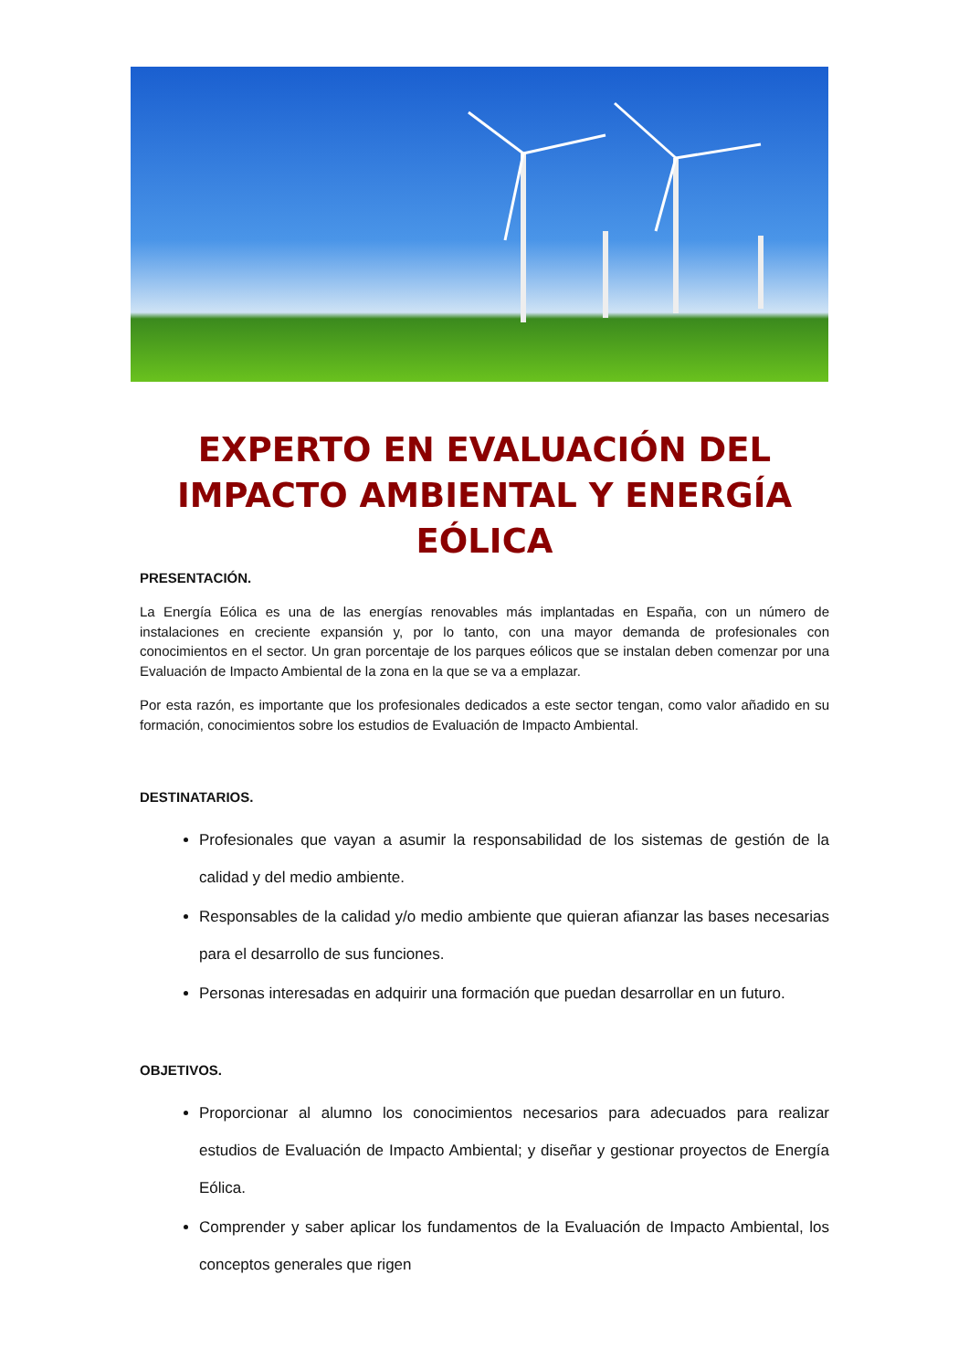EXPERTO EN EVALUACIÓN DEL IMPACTO AMBIENTAL Y ENERGÍA EÓLICA
PRESENTACIÓN.
La Energía Eólica es una de las energías renovables más implantadas en España, con un número de instalaciones en creciente expansión y, por lo tanto, con una mayor demanda de profesionales con conocimientos en el sector. Un gran porcentaje de los parques eólicos que se instalan deben comenzar por una Evaluación de Impacto Ambiental de la zona en la que se va a emplazar.
Por esta razón, es importante que los profesionales dedicados a este sector tengan, como valor añadido en su formación, conocimientos sobre los estudios de Evaluación de Impacto Ambiental.
DESTINATARIOS.
Profesionales que vayan a asumir la responsabilidad de los sistemas de gestión de la calidad y del medio ambiente.
Responsables de la calidad y/o medio ambiente que quieran afianzar las bases necesarias para el desarrollo de sus funciones.
Personas interesadas en adquirir una formación que puedan desarrollar en un futuro.
OBJETIVOS.
Proporcionar al alumno los conocimientos necesarios para adecuados para realizar estudios de Evaluación de Impacto Ambiental; y diseñar y gestionar proyectos de Energía Eólica.
Comprender y saber aplicar los fundamentos de la Evaluación de Impacto Ambiental, los conceptos generales que rigen